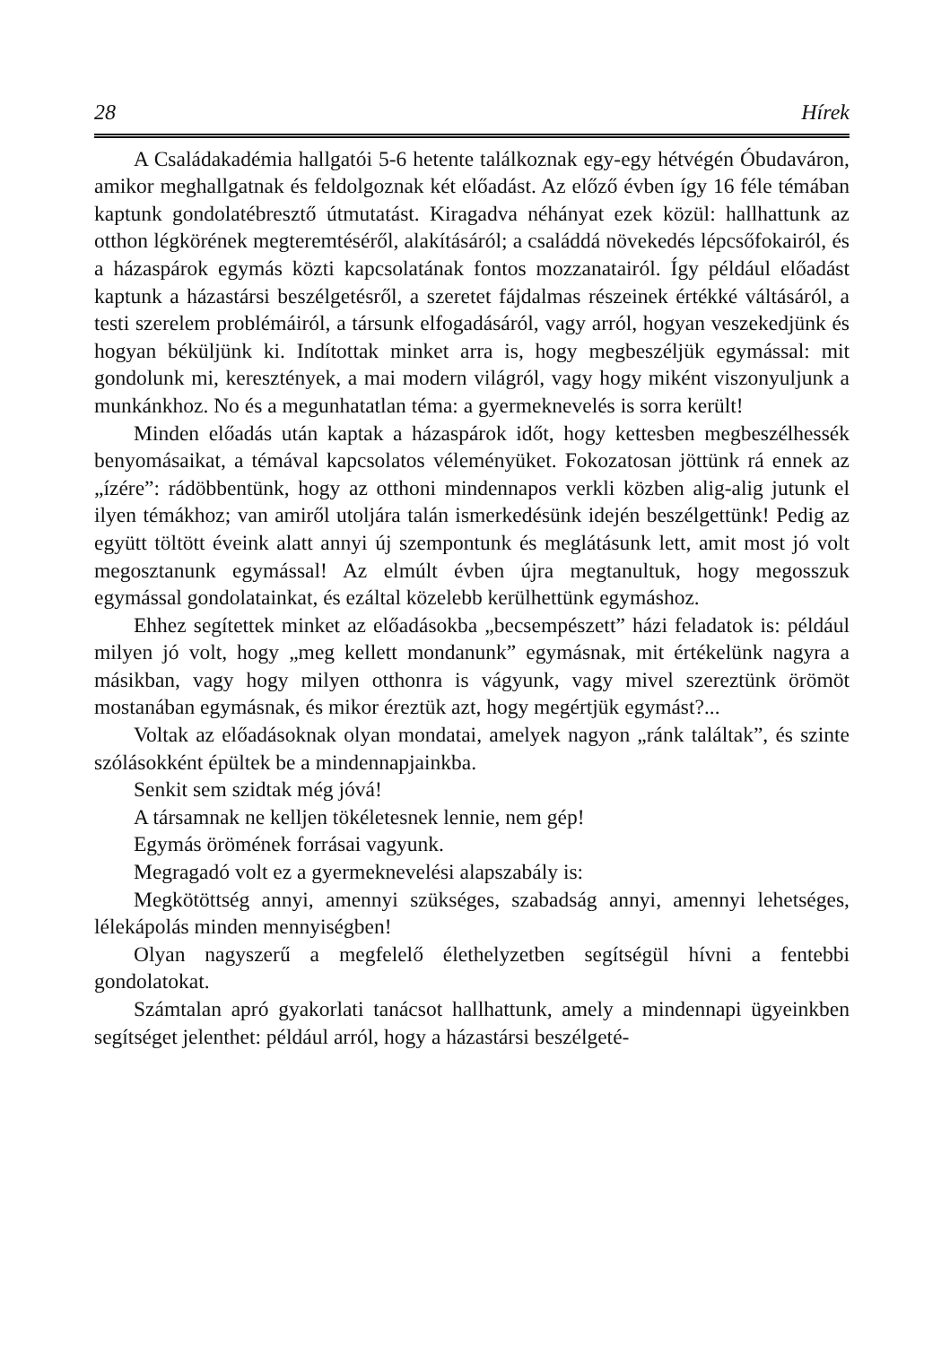28 Hírek
A Családakadémia hallgatói 5-6 hetente találkoznak egy-egy hétvégén Óbudaváron, amikor meghallgatnak és feldolgoznak két előadást. Az előző évben így 16 féle témában kaptunk gondolatébresztő útmutatást. Kiragadva néhányat ezek közül: hallhattunk az otthon légkörének megteremtéséről, alakításáról; a családdá növekedés lépcsőfokairól, és a házaspárok egymás közti kapcsolatának fontos mozzanatairól. Így például előadást kaptunk a házastársi beszélgetésről, a szeretet fájdalmas részeinek értékké váltásáról, a testi szerelem problémáiról, a társunk elfogadásáról, vagy arról, hogyan veszekedjünk és hogyan béküljünk ki. Indítottak minket arra is, hogy megbeszéljük egymással: mit gondolunk mi, keresztények, a mai modern világról, vagy hogy miként viszonyuljunk a munkánkhoz. No és a megunhatatlan téma: a gyermeknevelés is sorra került!
Minden előadás után kaptak a házaspárok időt, hogy kettesben megbeszélhessék benyomásaikat, a témával kapcsolatos véleményüket. Fokozatosan jöttünk rá ennek az „ízére”: rádöbbentünk, hogy az otthoni mindennapos verkli közben alig-alig jutunk el ilyen témákhoz; van amiről utoljára talán ismerkedésünk idején beszélgettünk! Pedig az együtt töltött éveink alatt annyi új szempontunk és meglátásunk lett, amit most jó volt megosztanunk egymással! Az elmúlt évben újra megtanultuk, hogy megosszuk egymással gondolatainkat, és ezáltal közelebb kerülhettünk egymáshoz.
Ehhez segítettek minket az előadásokba „becsempészett” házi feladatok is: például milyen jó volt, hogy „meg kellett mondanunk” egymásnak, mit értékelünk nagyra a másikban, vagy hogy milyen otthonra is vágyunk, vagy mivel szereztünk örömöt mostanában egymásnak, és mikor éreztük azt, hogy megértjük egymást?...
Voltak az előadásoknak olyan mondatai, amelyek nagyon „ránk találtak”, és szinte szólásokként épültek be a mindennapjainkba.
Senkit sem szidtak még jóvá!
A társamnak ne kelljen tökéletesnek lennie, nem gép!
Egymás örömének forrásai vagyunk.
Megragadó volt ez a gyermeknevelési alapszabály is:
Megkötöttség annyi, amennyi szükséges, szabadság annyi, amennyi lehetséges, lélekápolás minden mennyiségben!
Olyan nagyszerű a megfelelő élethelyzetben segítségül hívni a fentebbi gondolatokat.
Számtalan apró gyakorlati tanácsot hallhattunk, amely a mindennapi ügyeinkben segítséget jelenthet: például arról, hogy a házastársi beszélgeté-